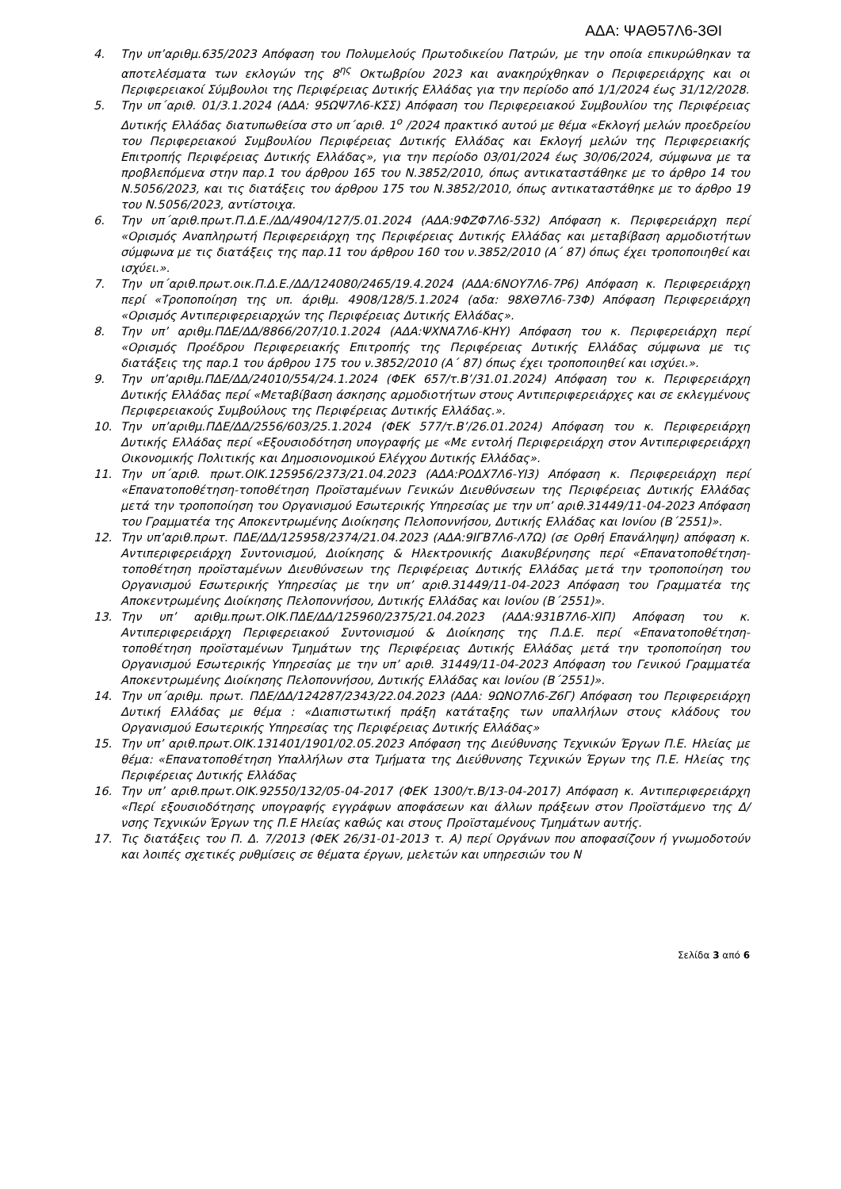ΑΔΑ: ΨΑΘ57Λ6-3ΘΙ
4. Την υπ’αριθμ.635/2023 Απόφαση του Πολυμελούς Πρωτοδικείου Πατρών, με την οποία επικυρώθηκαν τα αποτελέσματα των εκλογών της 8<sup>ης</sup> Οκτωβρίου 2023 και ανακηρύχθηκαν ο Περιφερειάρχης και οι Περιφερειακοί Σύμβουλοι της Περιφέρειας Δυτικής Ελλάδας για την περίοδο από 1/1/2024 έως 31/12/2028.
5. Την υπ΄αριθ. 01/3.1.2024 (ΑΔΑ: 95ΩΨ7Λ6-ΚΣΣ) Απόφαση του Περιφερειακού Συμβουλίου της Περιφέρειας Δυτικής Ελλάδας διατυπωθείσα στο υπ΄αριθ. 1<sup>ο</sup> /2024 πρακτικό αυτού με θέμα «Εκλογή μελών προεδρείου του Περιφερειακού Συμβουλίου Περιφέρειας Δυτικής Ελλάδας και Εκλογή μελών της Περιφερειακής Επιτροπής Περιφέρειας Δυτικής Ελλάδας», για την περίοδο 03/01/2024 έως 30/06/2024, σύμφωνα με τα προβλεπόμενα στην παρ.1 του άρθρου 165 του Ν.3852/2010, όπως αντικαταστάθηκε με το άρθρο 14 του Ν.5056/2023, και τις διατάξεις του άρθρου 175 του Ν.3852/2010, όπως αντικαταστάθηκε με το άρθρο 19 του Ν.5056/2023, αντίστοιχα.
6. Την υπ΄αριθ.πρωτ.Π.Δ.Ε./ΔΔ/4904/127/5.01.2024 (ΑΔΑ:9ΦΖΦ7Λ6-532) Απόφαση κ. Περιφερειάρχη περί «Ορισμός Αναπληρωτή Περιφερειάρχη της Περιφέρειας Δυτικής Ελλάδας και μεταβίβαση αρμοδιοτήτων σύμφωνα με τις διατάξεις της παρ.11 του άρθρου 160 του ν.3852/2010 (Α΄ 87) όπως έχει τροποποιηθεί και ισχύει.».
7. Την υπ΄αριθ.πρωτ.οικ.Π.Δ.Ε./ΔΔ/124080/2465/19.4.2024 (ΑΔΑ:6ΝΟΥ7Λ6-7Ρ6) Απόφαση κ. Περιφερειάρχη περί «Τροποποίηση της υπ. άριθμ. 4908/128/5.1.2024 (αδα: 98ΧΘ7Λ6-73Φ) Απόφαση Περιφερειάρχη «Ορισμός Αντιπεριφερειαρχών της Περιφέρειας Δυτικής Ελλάδας».
8. Την υπ’ αριθμ.ΠΔΕ/ΔΔ/8866/207/10.1.2024 (ΑΔΑ:ΨΧΝΑ7Λ6-ΚΗΥ) Απόφαση του κ. Περιφερειάρχη περί «Ορισμός Προέδρου Περιφερειακής Επιτροπής της Περιφέρειας Δυτικής Ελλάδας σύμφωνα με τις διατάξεις της παρ.1 του άρθρου 175 του ν.3852/2010 (Α΄ 87) όπως έχει τροποποιηθεί και ισχύει.».
9. Την υπ’αριθμ.ΠΔΕ/ΔΔ/24010/554/24.1.2024 (ΦΕΚ 657/τ.Β’/31.01.2024) Απόφαση του κ. Περιφερειάρχη Δυτικής Ελλάδας περί «Μεταβίβαση άσκησης αρμοδιοτήτων στους Αντιπεριφερειάρχες και σε εκλεγμένους Περιφερειακούς Συμβούλους της Περιφέρειας Δυτικής Ελλάδας.».
10. Την υπ’αριθμ.ΠΔΕ/ΔΔ/2556/603/25.1.2024 (ΦΕΚ 577/τ.Β’/26.01.2024) Απόφαση του κ. Περιφερειάρχη Δυτικής Ελλάδας περί «Εξουσιοδότηση υπογραφής με «Με εντολή Περιφερειάρχη στον Αντιπεριφερειάρχη Οικονομικής Πολιτικής και Δημοσιονομικού Ελέγχου Δυτικής Ελλάδας».
11. Την υπ΄αριθ. πρωτ.ΟΙΚ.125956/2373/21.04.2023 (ΑΔΑ:ΡΟΔΧ7Λ6-ΥΙ3) Απόφαση κ. Περιφερειάρχη περί «Επανατοποθέτηση-τοποθέτηση Προϊσταμένων Γενικών Διευθύνσεων της Περιφέρειας Δυτικής Ελλάδας μετά την τροποποίηση του Οργανισμού Εσωτερικής Υπηρεσίας με την υπ’ αριθ.31449/11-04-2023 Απόφαση του Γραμματέα της Αποκεντρωμένης Διοίκησης Πελοποννήσου, Δυτικής Ελλάδας και Ιονίου (Β΄2551)».
12. Την υπ’αριθ.πρωτ. ΠΔΕ/ΔΔ/125958/2374/21.04.2023 (ΑΔΑ:9ΙΓΒ7Λ6-Λ7Ω) (σε Ορθή Επανάληψη) απόφαση κ. Αντιπεριφερειάρχη Συντονισμού, Διοίκησης & Ηλεκτρονικής Διακυβέρνησης περί «Επανατοποθέτηση-τοποθέτηση προϊσταμένων Διευθύνσεων της Περιφέρειας Δυτικής Ελλάδας μετά την τροποποίηση του Οργανισμού Εσωτερικής Υπηρεσίας με την υπ’ αριθ.31449/11-04-2023 Απόφαση του Γραμματέα της Αποκεντρωμένης Διοίκησης Πελοποννήσου, Δυτικής Ελλάδας και Ιονίου (Β΄2551)».
13. Την υπ’ αριθμ.πρωτ.ΟΙΚ.ΠΔΕ/ΔΔ/125960/2375/21.04.2023 (ΑΔΑ:931Β7Λ6-ΧΙΠ) Απόφαση του κ. Αντιπεριφερειάρχη Περιφερειακού Συντονισμού & Διοίκησης της Π.Δ.Ε. περί «Επανατοποθέτηση-τοποθέτηση προϊσταμένων Τμημάτων της Περιφέρειας Δυτικής Ελλάδας μετά την τροποποίηση του Οργανισμού Εσωτερικής Υπηρεσίας με την υπ’ αριθ. 31449/11-04-2023 Απόφαση του Γενικού Γραμματέα Αποκεντρωμένης Διοίκησης Πελοποννήσου, Δυτικής Ελλάδας και Ιονίου (Β΄2551)».
14. Την υπ΄αριθμ. πρωτ. ΠΔΕ/ΔΔ/124287/2343/22.04.2023 (ΑΔΑ: 9ΩΝΟ7Λ6-Ζ6Γ) Απόφαση του Περιφερειάρχη Δυτική Ελλάδας με θέμα : «Διαπιστωτική πράξη κατάταξης των υπαλλήλων στους κλάδους του Οργανισμού Εσωτερικής Υπηρεσίας της Περιφέρειας Δυτικής Ελλάδας»
15. Την υπ’ αριθ.πρωτ.ΟΙΚ.131401/1901/02.05.2023 Απόφαση της Διεύθυνσης Τεχνικών Έργων Π.Ε. Ηλείας με θέμα: «Επανατοποθέτηση Υπαλλήλων στα Τμήματα της Διεύθυνσης Τεχνικών Έργων της Π.Ε. Ηλείας της Περιφέρειας Δυτικής Ελλάδας
16. Την υπ’ αριθ.πρωτ.ΟΙΚ.92550/132/05-04-2017 (ΦΕΚ 1300/τ.Β/13-04-2017) Απόφαση κ. Αντιπεριφερειάρχη «Περί εξουσιοδότησης υπογραφής εγγράφων αποφάσεων και άλλων πράξεων στον Προϊστάμενο της Δ/νσης Τεχνικών Έργων της Π.Ε Ηλείας καθώς και στους Προϊσταμένους Τμημάτων αυτής.
17. Τις διατάξεις του Π. Δ. 7/2013 (ΦΕΚ 26/31-01-2013 τ. Α) περί Οργάνων που αποφασίζουν ή γνωμοδοτούν και λοιπές σχετικές ρυθμίσεις σε θέματα έργων, μελετών και υπηρεσιών του Ν
Σελίδα 3 από 6